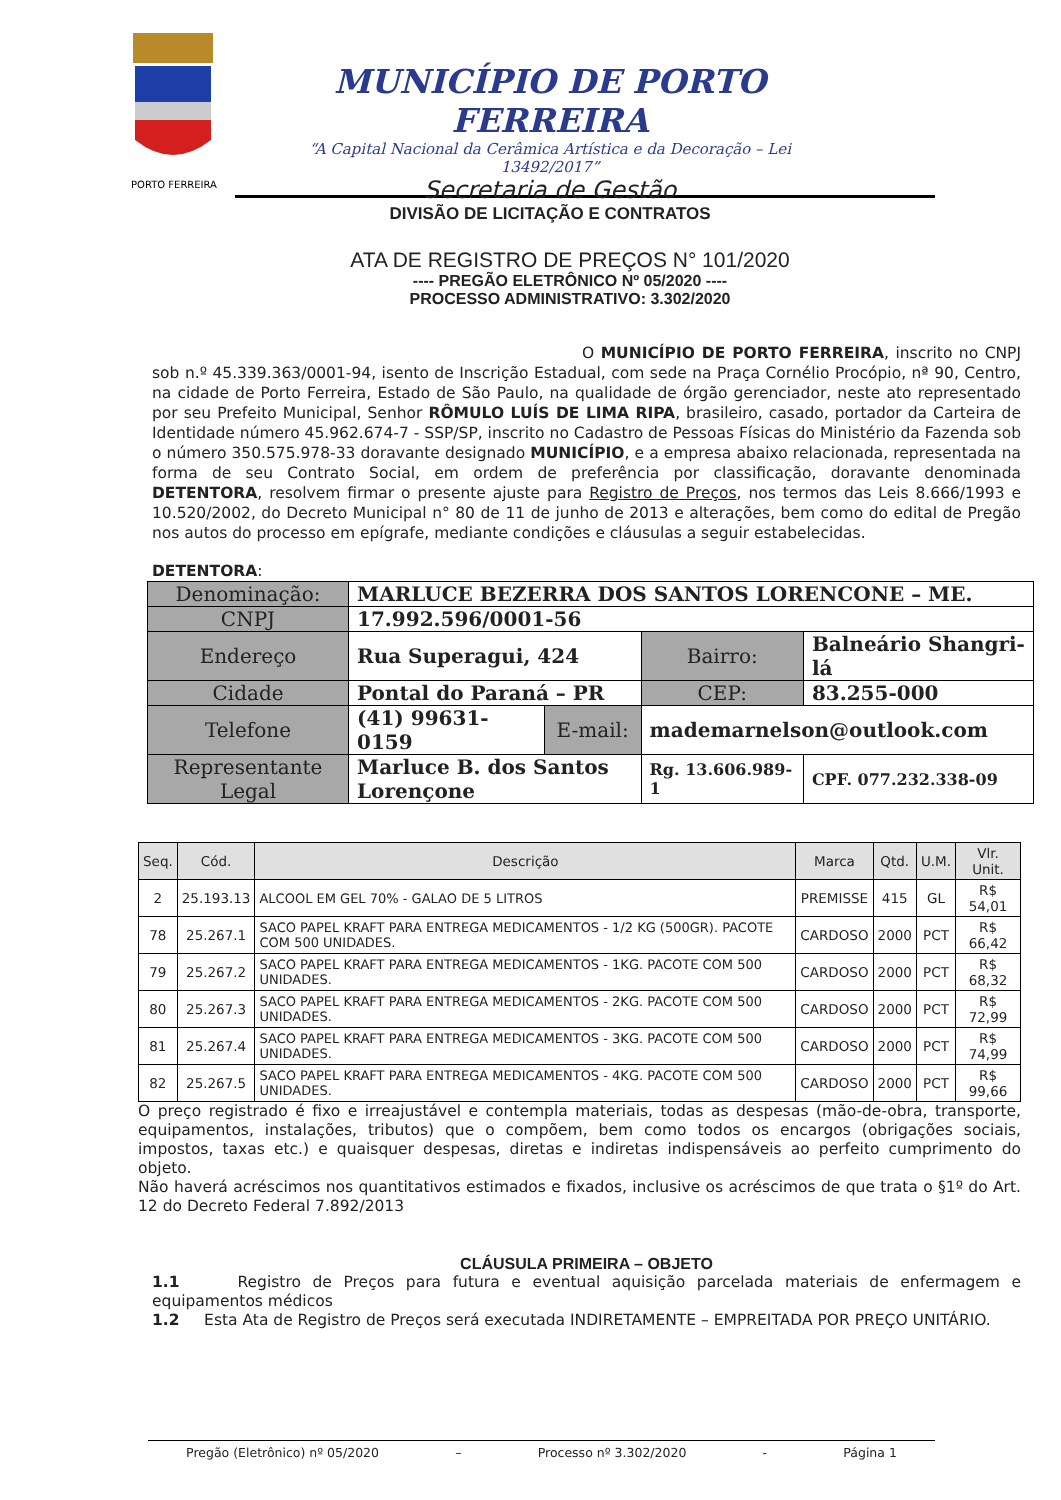PORTO FERREIRA
MUNICÍPIO DE PORTO FERREIRA
“A Capital Nacional da Cerâmica Artística e da Decoração – Lei 13492/2017”
Secretaria de Gestão
DIVISÃO DE LICITAÇÃO E CONTRATOS
ATA DE REGISTRO DE PREÇOS N° 101/2020
---- PREGÃO ELETRÔNICO Nº 05/2020 ----
PROCESSO ADMINISTRATIVO: 3.302/2020
O MUNICÍPIO DE PORTO FERREIRA, inscrito no CNPJ sob n.º 45.339.363/0001-94, isento de Inscrição Estadual, com sede na Praça Cornélio Procópio, nª 90, Centro, na cidade de Porto Ferreira, Estado de São Paulo, na qualidade de órgão gerenciador, neste ato representado por seu Prefeito Municipal, Senhor RÔMULO LUÍS DE LIMA RIPA, brasileiro, casado, portador da Carteira de Identidade número 45.962.674-7 - SSP/SP, inscrito no Cadastro de Pessoas Físicas do Ministério da Fazenda sob o número 350.575.978-33 doravante designado MUNICÍPIO, e a empresa abaixo relacionada, representada na forma de seu Contrato Social, em ordem de preferência por classificação, doravante denominada DETENTORA, resolvem firmar o presente ajuste para Registro de Preços, nos termos das Leis 8.666/1993 e 10.520/2002, do Decreto Municipal n° 80 de 11 de junho de 2013 e alterações, bem como do edital de Pregão nos autos do processo em epígrafe, mediante condições e cláusulas a seguir estabelecidas.
DETENTORA:
| Denominação: | MARLUCE BEZERRA DOS SANTOS LORENCONE – ME. | | | | |
| CNPJ | 17.992.596/0001-56 | | | | |
| Endereço | Rua Superagui, 424 | | | Bairro: | Balneário Shangri-lá |
| Cidade | Pontal do Paraná – PR | | | CEP: | 83.255-000 |
| Telefone | (41) 99631-0159 | E-mail: | mademarnelson@outlook.com | | |
| Representante Legal | Marluce B. dos Santos Lorençone | | Rg. 13.606.989-1 | | CPF. 077.232.338-09 |
| Seq. | Cód. | Descrição | Marca | Qtd. | U.M. | Vlr. Unit. |
| --- | --- | --- | --- | --- | --- | --- |
| 2 | 25.193.13 | ALCOOL EM GEL 70% - GALAO DE 5 LITROS | PREMISSE | 415 | GL | R$ 54,01 |
| 78 | 25.267.1 | SACO PAPEL KRAFT PARA ENTREGA MEDICAMENTOS - 1/2 KG (500GR). PACOTE COM 500 UNIDADES. | CARDOSO | 2000 | PCT | R$ 66,42 |
| 79 | 25.267.2 | SACO PAPEL KRAFT PARA ENTREGA MEDICAMENTOS - 1KG. PACOTE COM 500 UNIDADES. | CARDOSO | 2000 | PCT | R$ 68,32 |
| 80 | 25.267.3 | SACO PAPEL KRAFT PARA ENTREGA MEDICAMENTOS - 2KG. PACOTE COM 500 UNIDADES. | CARDOSO | 2000 | PCT | R$ 72,99 |
| 81 | 25.267.4 | SACO PAPEL KRAFT PARA ENTREGA MEDICAMENTOS - 3KG. PACOTE COM 500 UNIDADES. | CARDOSO | 2000 | PCT | R$ 74,99 |
| 82 | 25.267.5 | SACO PAPEL KRAFT PARA ENTREGA MEDICAMENTOS - 4KG. PACOTE COM 500 UNIDADES. | CARDOSO | 2000 | PCT | R$ 99,66 |
O preço registrado é fixo e irreajustável e contempla materiais, todas as despesas (mão-de-obra, transporte, equipamentos, instalações, tributos) que o compõem, bem como todos os encargos (obrigações sociais, impostos, taxas etc.) e quaisquer despesas, diretas e indiretas indispensáveis ao perfeito cumprimento do objeto.
Não haverá acréscimos nos quantitativos estimados e fixados, inclusive os acréscimos de que trata o §1º do Art. 12 do Decreto Federal 7.892/2013
CLÁUSULA PRIMEIRA – OBJETO
1.1 Registro de Preços para futura e eventual aquisição parcelada materiais de enfermagem e equipamentos médicos
1.2 Esta Ata de Registro de Preços será executada INDIRETAMENTE – EMPREITADA POR PREÇO UNITÁRIO.
Pregão (Eletrônico) nº 05/2020 – Processo nº 3.302/2020 - Página 1